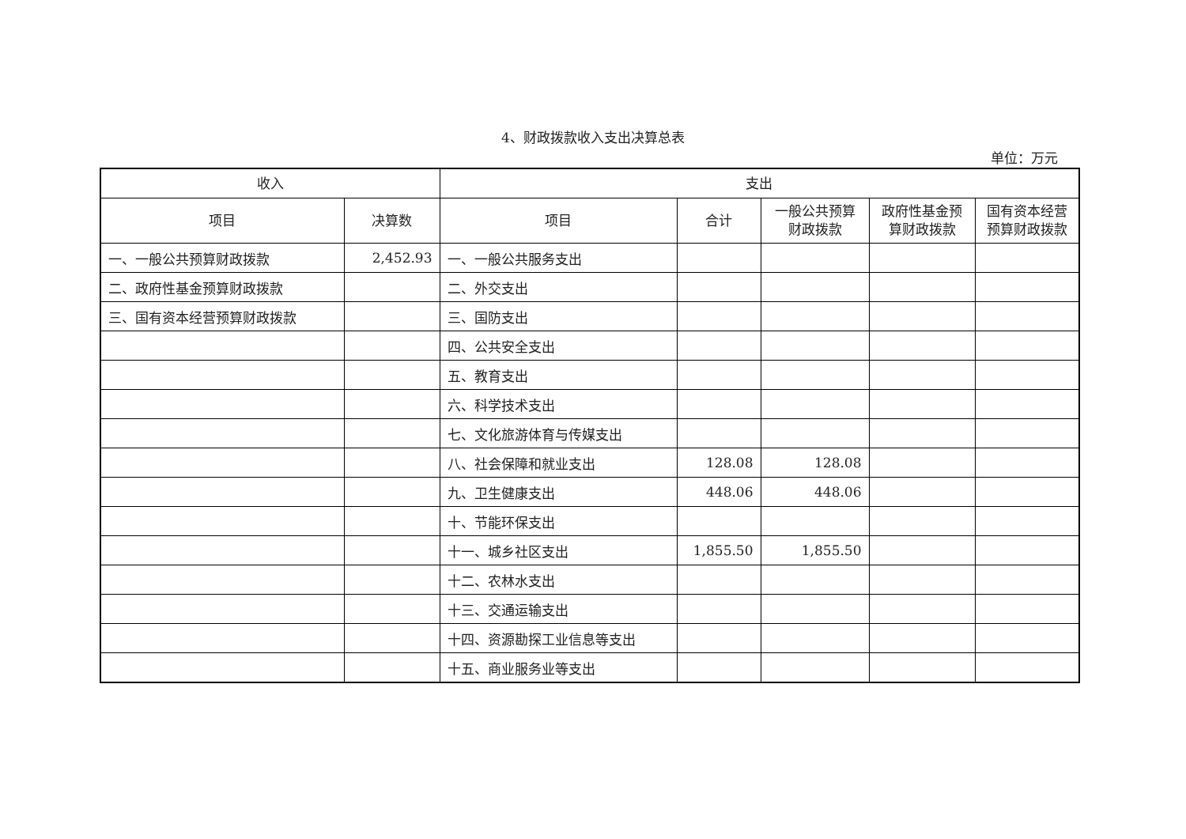4、财政拨款收入支出决算总表
单位：万元
| 收入 | | 支出 | | | | |
| --- | --- | --- | --- | --- | --- | --- |
| 项目 | 决算数 | 项目 | 合计 | 一般公共预算财政拨款 | 政府性基金预算财政拨款 | 国有资本经营预算财政拨款 |
| 一、一般公共预算财政拨款 | 2,452.93 | 一、一般公共服务支出 | | | | |
| 二、政府性基金预算财政拨款 | | 二、外交支出 | | | | |
| 三、国有资本经营预算财政拨款 | | 三、国防支出 | | | | |
| | | 四、公共安全支出 | | | | |
| | | 五、教育支出 | | | | |
| | | 六、科学技术支出 | | | | |
| | | 七、文化旅游体育与传媒支出 | | | | |
| | | 八、社会保障和就业支出 | 128.08 | 128.08 | | |
| | | 九、卫生健康支出 | 448.06 | 448.06 | | |
| | | 十、节能环保支出 | | | | |
| | | 十一、城乡社区支出 | 1,855.50 | 1,855.50 | | |
| | | 十二、农林水支出 | | | | |
| | | 十三、交通运输支出 | | | | |
| | | 十四、资源勘探工业信息等支出 | | | | |
| | | 十五、商业服务业等支出 | | | | |